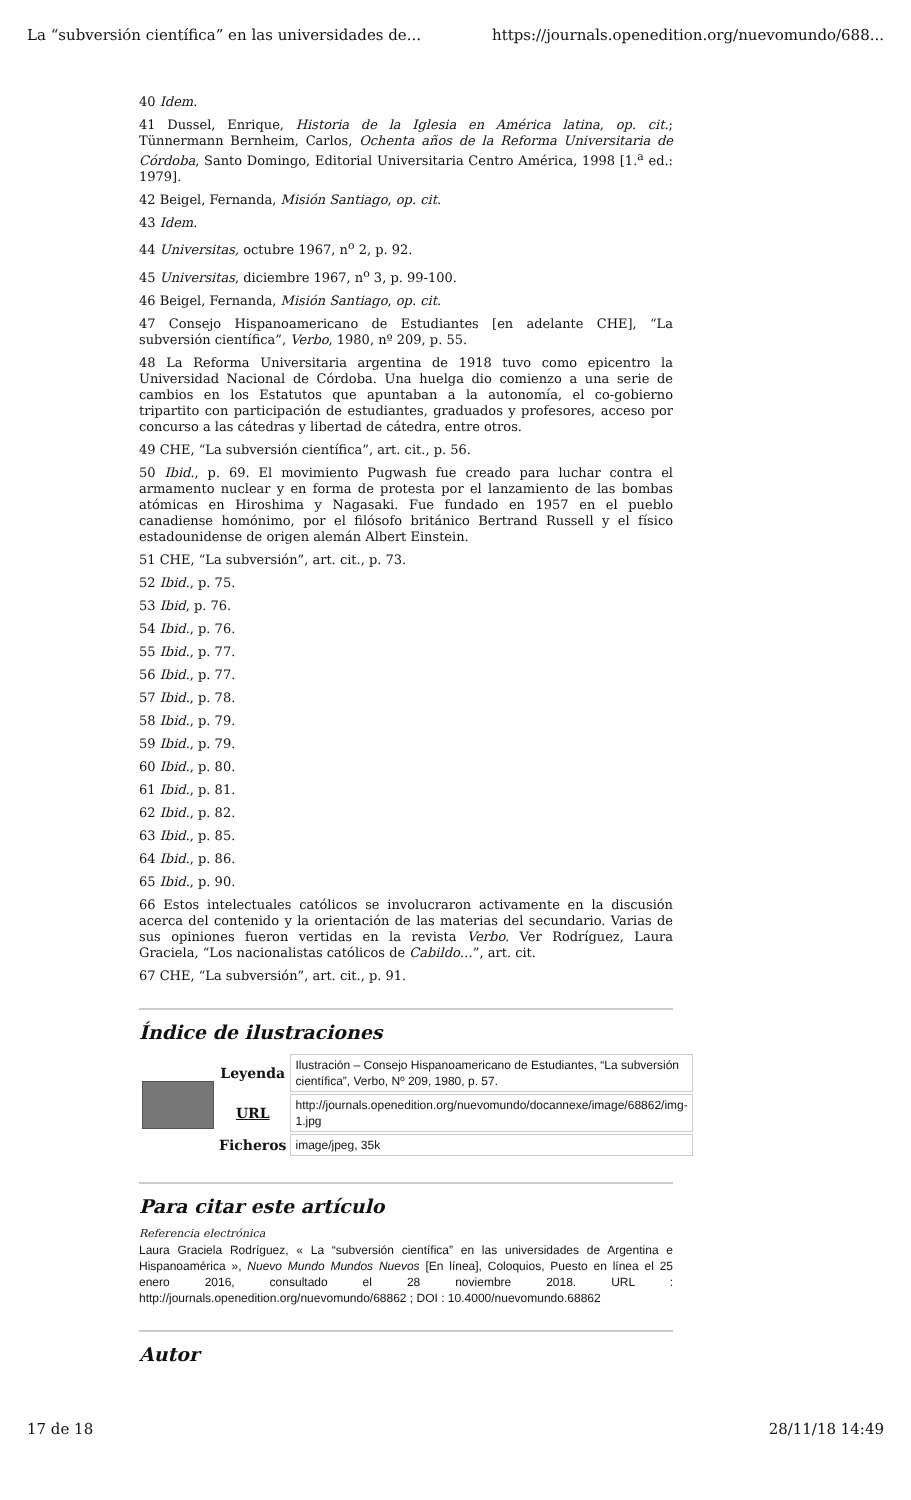La “subversión científica” en las universidades de... https://journals.openedition.org/nuevomundo/688...
40 Idem.
41 Dussel, Enrique, Historia de la Iglesia en América latina, op. cit.; Tünnermann Bernheim, Carlos, Ochenta años de la Reforma Universitaria de Córdoba, Santo Domingo, Editorial Universitaria Centro América, 1998 [1.<sup>a</sup> ed.: 1979].
42 Beigel, Fernanda, Misión Santiago, op. cit.
43 Idem.
44 Universitas, octubre 1967, n<sup>o</sup> 2, p. 92.
45 Universitas, diciembre 1967, n<sup>o</sup> 3, p. 99-100.
46 Beigel, Fernanda, Misión Santiago, op. cit.
47 Consejo Hispanoamericano de Estudiantes [en adelante CHE], “La subversión científica”, Verbo, 1980, nº 209, p. 55.
48 La Reforma Universitaria argentina de 1918 tuvo como epicentro la Universidad Nacional de Córdoba. Una huelga dio comienzo a una serie de cambios en los Estatutos que apuntaban a la autonomía, el co-gobierno tripartito con participación de estudiantes, graduados y profesores, acceso por concurso a las cátedras y libertad de cátedra, entre otros.
49 CHE, “La subversión científica”, art. cit., p. 56.
50 Ibid., p. 69. El movimiento Pugwash fue creado para luchar contra el armamento nuclear y en forma de protesta por el lanzamiento de las bombas atómicas en Hiroshima y Nagasaki. Fue fundado en 1957 en el pueblo canadiense homónimo, por el filósofo británico Bertrand Russell y el físico estadounidense de origen alemán Albert Einstein.
51 CHE, “La subversión”, art. cit., p. 73.
52 Ibid., p. 75.
53 Ibid, p. 76.
54 Ibid., p. 76.
55 Ibid., p. 77.
56 Ibid., p. 77.
57 Ibid., p. 78.
58 Ibid., p. 79.
59 Ibid., p. 79.
60 Ibid., p. 80.
61 Ibid., p. 81.
62 Ibid., p. 82.
63 Ibid., p. 85.
64 Ibid., p. 86.
65 Ibid., p. 90.
66 Estos intelectuales católicos se involucraron activamente en la discusión acerca del contenido y la orientación de las materias del secundario. Varias de sus opiniones fueron vertidas en la revista Verbo. Ver Rodríguez, Laura Graciela, “Los nacionalistas católicos de Cabildo…”, art. cit.
67 CHE, “La subversión”, art. cit., p. 91.
Índice de ilustraciones
| | Leyenda | Ilustración – Consejo Hispanoamericano de Estudiantes, “La subversión científica”, Verbo, Nº 209, 1980, p. 57. |
| | URL | http://journals.openedition.org/nuevomundo/docannexe/image/68862/img-1.jpg |
| | Ficheros | image/jpeg, 35k |
Para citar este artículo
Referencia electrónica
Laura Graciela Rodríguez, « La “subversión científica” en las universidades de Argentina e Hispanoamérica », Nuevo Mundo Mundos Nuevos [En línea], Coloquios, Puesto en línea el 25 enero 2016, consultado el 28 noviembre 2018. URL : http://journals.openedition.org/nuevomundo/68862 ; DOI : 10.4000/nuevomundo.68862
Autor
17 de 18 28/11/18 14:49